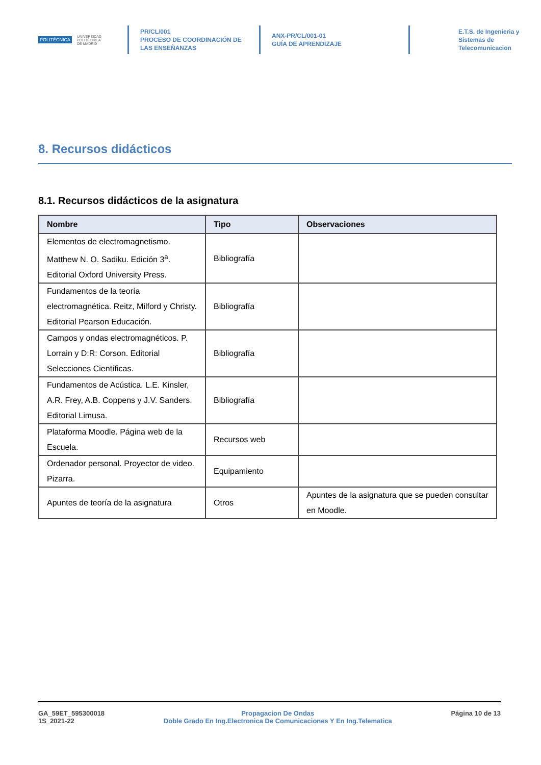POLITÉCNICA UNIVERSIDAD
POLITÉCNICA
DE MADRID
PR/CL/001
PROCESO DE COORDINACIÓN DE
LAS ENSEÑANZAS
ANX-PR/CL/001-01
GUÍA DE APRENDIZAJE
E.T.S. de Ingenieria y
Sistemas de
Telecomunicacion
8. Recursos didácticos
8.1. Recursos didácticos de la asignatura
| Nombre | Tipo | Observaciones |
| --- | --- | --- |
| Elementos de electromagnetismo. Matthew N. O. Sadiku. Edición 3<sup>a</sup>. Editorial Oxford University Press. | Bibliografía | |
| Fundamentos de la teoría electromagnética. Reitz, Milford y Christy. Editorial Pearson Educación. | Bibliografía | |
| Campos y ondas electromagnéticos. P. Lorrain y D:R: Corson. Editorial Selecciones Científicas. | Bibliografía | |
| Fundamentos de Acústica. L.E. Kinsler, A.R. Frey, A.B. Coppens y J.V. Sanders. Editorial Limusa. | Bibliografía | |
| Plataforma Moodle. Página web de la Escuela. | Recursos web | |
| Ordenador personal. Proyector de video. Pizarra. | Equipamiento | |
| Apuntes de teoría de la asignatura | Otros | Apuntes de la asignatura que se pueden consultar en Moodle. |
GA_59ET_595300018
1S_2021-22
Propagacion De Ondas
Doble Grado En Ing.Electronica De Comunicaciones Y En Ing.Telematica
Página 10 de 13